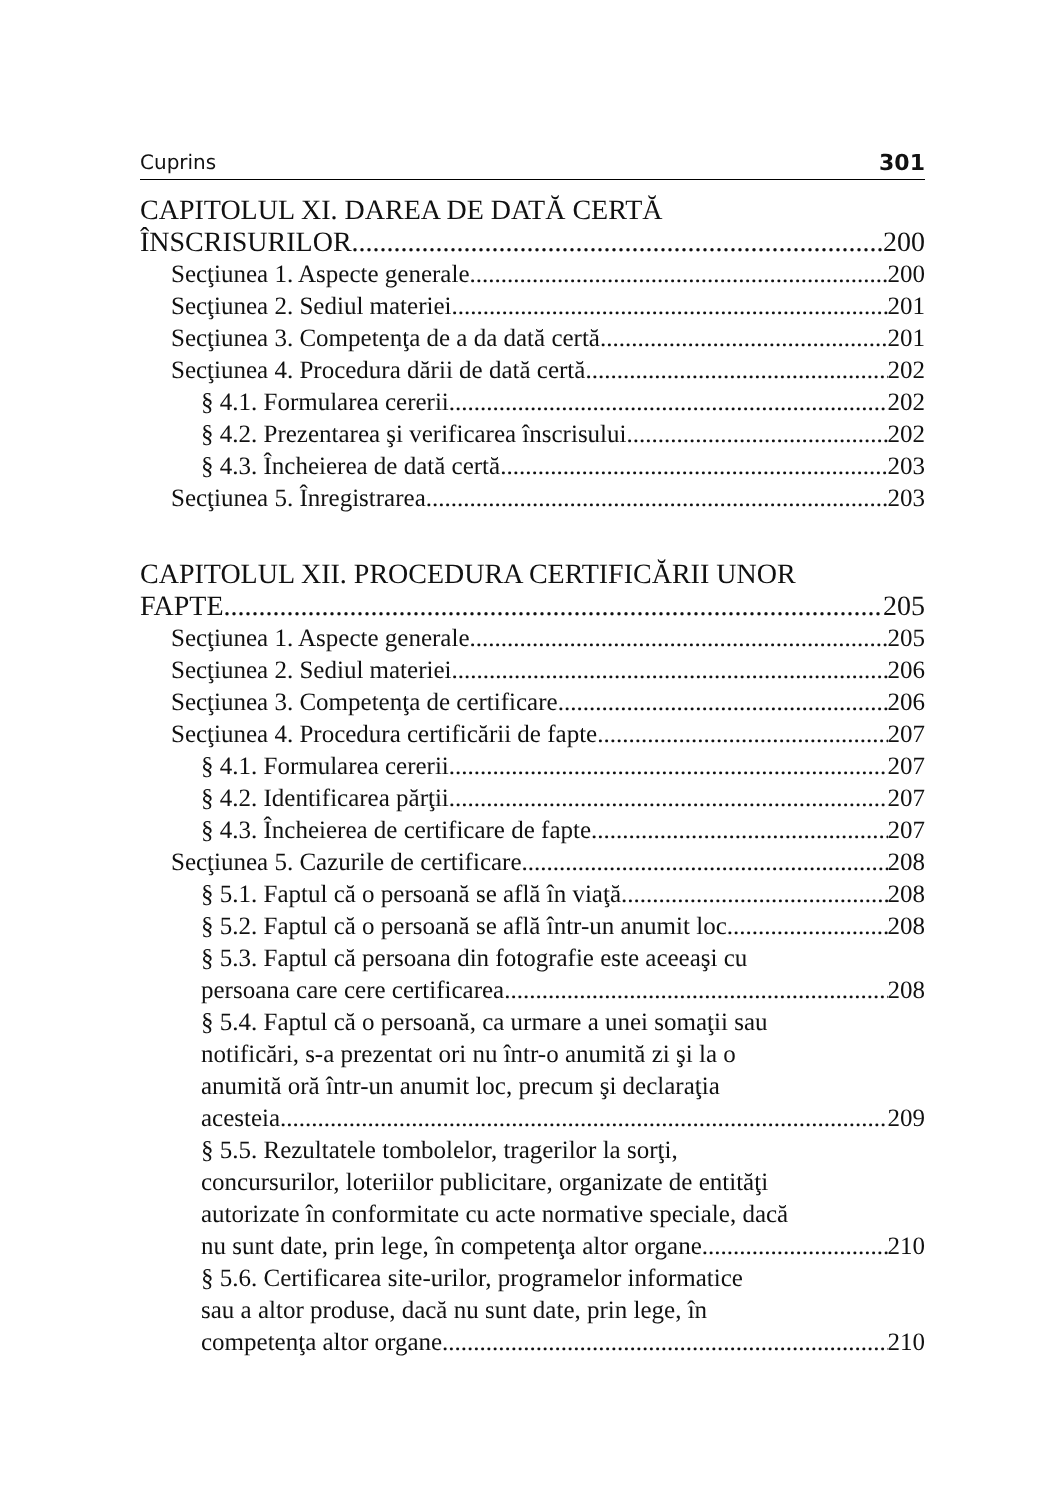Cuprins 301
CAPITOLUL XI. DAREA DE DATĂ CERTĂ
ÎNSCRISURILOR 200
Secţiunea 1. Aspecte generale 200
Secţiunea 2. Sediul materiei 201
Secţiunea 3. Competenţa de a da dată certă 201
Secţiunea 4. Procedura dării de dată certă 202
§ 4.1. Formularea cererii 202
§ 4.2. Prezentarea şi verificarea înscrisului 202
§ 4.3. Încheierea de dată certă 203
Secţiunea 5. Înregistrarea 203
CAPITOLUL XII. PROCEDURA CERTIFICĂRII UNOR
FAPTE 205
Secţiunea 1. Aspecte generale 205
Secţiunea 2. Sediul materiei 206
Secţiunea 3. Competenţa de certificare 206
Secţiunea 4. Procedura certificării de fapte 207
§ 4.1. Formularea cererii 207
§ 4.2. Identificarea părţii 207
§ 4.3. Încheierea de certificare de fapte 207
Secţiunea 5. Cazurile de certificare 208
§ 5.1. Faptul că o persoană se află în viaţă 208
§ 5.2. Faptul că o persoană se află într-un anumit loc 208
§ 5.3. Faptul că persoana din fotografie este aceeaşi cu
persoana care cere certificarea 208
§ 5.4. Faptul că o persoană, ca urmare a unei somaţii sau
notificări, s-a prezentat ori nu într-o anumită zi şi la o
anumită oră într-un anumit loc, precum şi declaraţia
acesteia 209
§ 5.5. Rezultatele tombolelor, tragerilor la sorţi,
concursurilor, loteriilor publicitare, organizate de entităţi
autorizate în conformitate cu acte normative speciale, dacă
nu sunt date, prin lege, în competenţa altor organe 210
§ 5.6. Certificarea site-urilor, programelor informatice
sau a altor produse, dacă nu sunt date, prin lege, în
competenţa altor organe 210